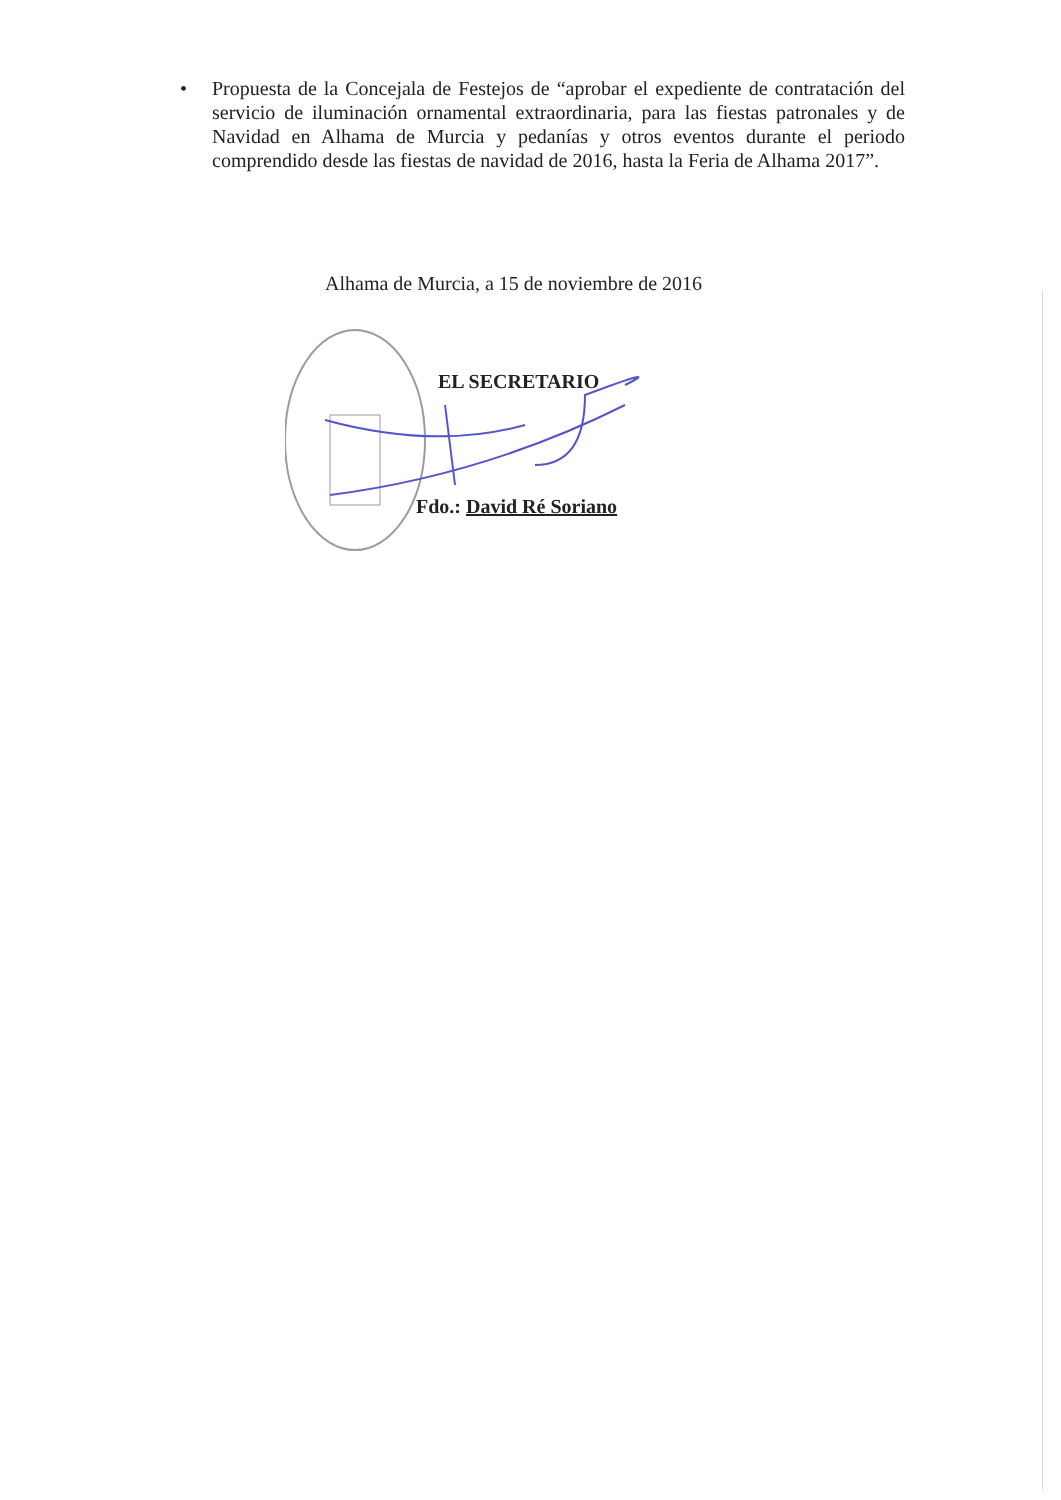• Propuesta de la Concejala de Festejos de “aprobar el expediente de contratación del servicio de iluminación ornamental extraordinaria, para las fiestas patronales y de Navidad en Alhama de Murcia y pedanías y otros eventos durante el periodo comprendido desde las fiestas de navidad de 2016, hasta la Feria de Alhama 2017”.
Alhama de Murcia, a 15 de noviembre de 2016
EL SECRETARIO
Fdo.: David Ré Soriano